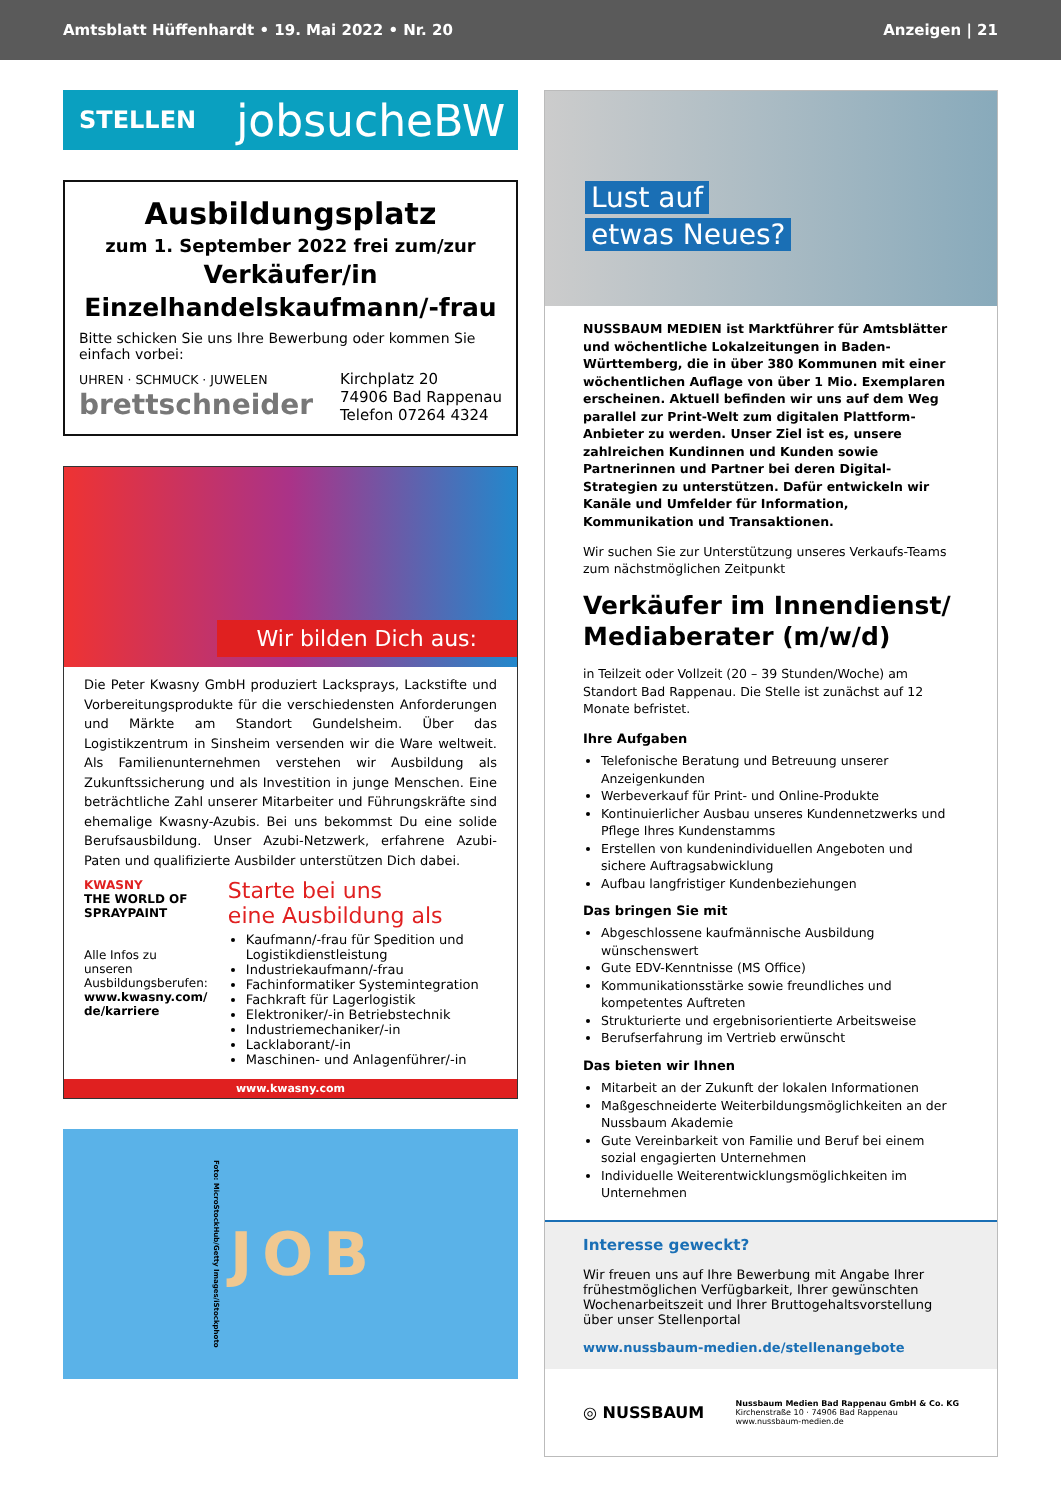Amtsblatt Hüffenhardt • 19. Mai 2022 • Nr. 20
Anzeigen | 21
STELLEN jobsucheBW
Ausbildungsplatz
zum 1. September 2022 frei zum/zur
Verkäufer/in
Einzelhandelskaufmann/-frau
Bitte schicken Sie uns Ihre Bewerbung oder kommen Sie einfach vorbei:
UHREN · SCHMUCK · JUWELEN
brettschneider
Kirchplatz 20
74906 Bad Rappenau
Telefon 07264 4324
Wir bilden Dich aus:
Die Peter Kwasny GmbH produziert Lacksprays, Lackstifte und Vorbereitungsprodukte für die verschiedensten Anforderungen und Märkte am Standort Gundelsheim. Über das Logistikzentrum in Sinsheim versenden wir die Ware weltweit. Als Familienunternehmen verstehen wir Ausbildung als Zukunftssicherung und als Investition in junge Menschen. Eine beträchtliche Zahl unserer Mitarbeiter und Führungskräfte sind ehemalige Kwasny-Azubis. Bei uns bekommst Du eine solide Berufsausbildung. Unser Azubi-Netzwerk, erfahrene Azubi-Paten und qualifizierte Ausbilder unterstützen Dich dabei.
KWASNY
THE WORLD OF SPRAYPAINT
Alle Infos zu unseren Ausbildungsberufen:
www.kwasny.com/ de/karriere
Starte bei uns
eine Ausbildung als
Kaufmann/-frau für Spedition und Logistikdienstleistung
Industriekaufmann/-frau
Fachinformatiker Systemintegration
Fachkraft für Lagerlogistik
Elektroniker/-in Betriebstechnik
Industriemechaniker/-in
Lacklaborant/-in
Maschinen- und Anlagenführer/-in
www.kwasny.com
Foto: MicroStockHub/Getty Images/iStockphoto J O B
Lust auf
etwas Neues?
NUSSBAUM MEDIEN ist Marktführer für Amtsblätter und wöchentliche Lokalzeitungen in Baden-Württemberg, die in über 380 Kommunen mit einer wöchentlichen Auflage von über 1 Mio. Exemplaren erscheinen. Aktuell befinden wir uns auf dem Weg parallel zur Print-Welt zum digitalen Plattform-Anbieter zu werden. Unser Ziel ist es, unsere zahlreichen Kundinnen und Kunden sowie Partnerinnen und Partner bei deren Digital-Strategien zu unterstützen. Dafür entwickeln wir Kanäle und Umfelder für Information, Kommunikation und Transaktionen.
Wir suchen Sie zur Unterstützung unseres Verkaufs-Teams zum nächstmöglichen Zeitpunkt
Verkäufer im Innendienst/ Mediaberater (m/w/d)
in Teilzeit oder Vollzeit (20 – 39 Stunden/Woche) am Standort Bad Rappenau. Die Stelle ist zunächst auf 12 Monate befristet.
Ihre Aufgaben
Telefonische Beratung und Betreuung unserer Anzeigenkunden
Werbeverkauf für Print- und Online-Produkte
Kontinuierlicher Ausbau unseres Kundennetzwerks und Pflege Ihres Kundenstamms
Erstellen von kundenindividuellen Angeboten und sichere Auftragsabwicklung
Aufbau langfristiger Kundenbeziehungen
Das bringen Sie mit
Abgeschlossene kaufmännische Ausbildung wünschenswert
Gute EDV-Kenntnisse (MS Office)
Kommunikationsstärke sowie freundliches und kompetentes Auftreten
Strukturierte und ergebnisorientierte Arbeitsweise
Berufserfahrung im Vertrieb erwünscht
Das bieten wir Ihnen
Mitarbeit an der Zukunft der lokalen Informationen
Maßgeschneiderte Weiterbildungsmöglichkeiten an der Nussbaum Akademie
Gute Vereinbarkeit von Familie und Beruf bei einem sozial engagierten Unternehmen
Individuelle Weiterentwicklungsmöglichkeiten im Unternehmen
Interesse geweckt?
Wir freuen uns auf Ihre Bewerbung mit Angabe Ihrer frühestmöglichen Verfügbarkeit, Ihrer gewünschten Wochenarbeitszeit und Ihrer Bruttogehaltsvorstellung über unser Stellenportal
www.nussbaum-medien.de/stellenangebote
◎ NUSSBAUM
Nussbaum Medien Bad Rappenau GmbH & Co. KG
Kirchenstraße 10 · 74906 Bad Rappenau
www.nussbaum-medien.de